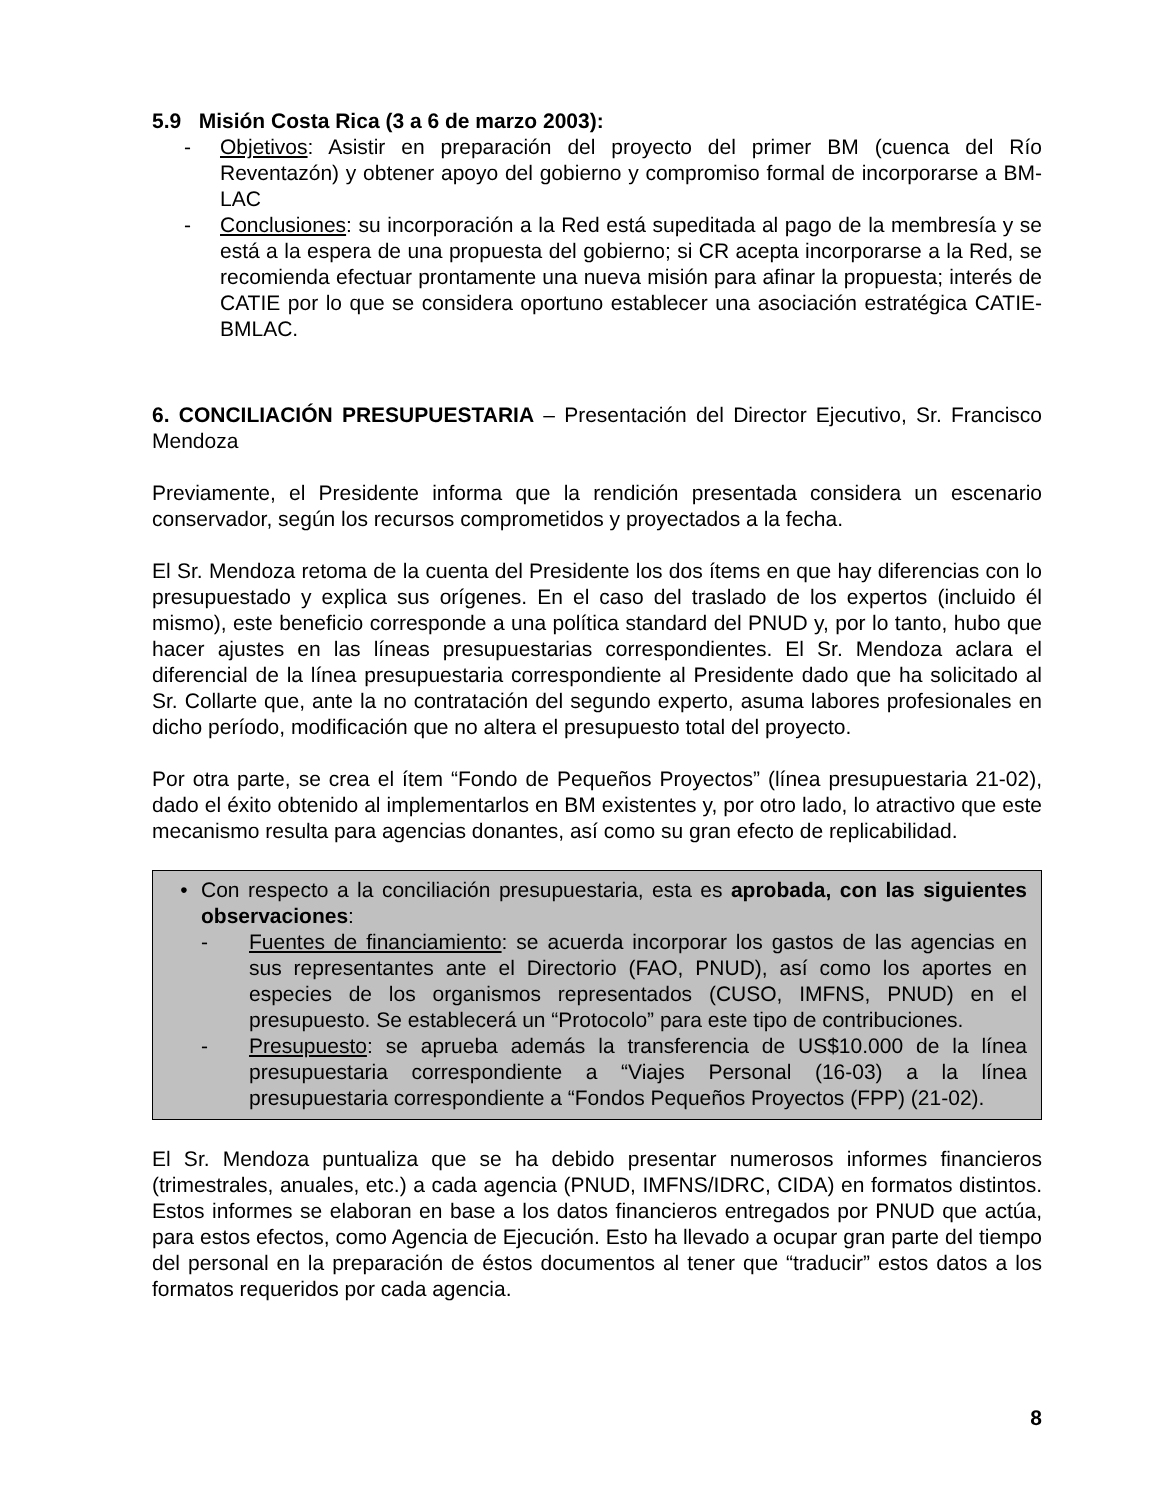5.9 Misión Costa Rica (3 a 6 de marzo 2003):
- Objetivos: Asistir en preparación del proyecto del primer BM (cuenca del Río Reventazón) y obtener apoyo del gobierno y compromiso formal de incorporarse a BM-LAC
- Conclusiones: su incorporación a la Red está supeditada al pago de la membresía y se está a la espera de una propuesta del gobierno; si CR acepta incorporarse a la Red, se recomienda efectuar prontamente una nueva misión para afinar la propuesta; interés de CATIE por lo que se considera oportuno establecer una asociación estratégica CATIE-BMLAC.
6. CONCILIACIÓN PRESUPUESTARIA – Presentación del Director Ejecutivo, Sr. Francisco Mendoza
Previamente, el Presidente informa que la rendición presentada considera un escenario conservador, según los recursos comprometidos y proyectados a la fecha.
El Sr. Mendoza retoma de la cuenta del Presidente los dos ítems en que hay diferencias con lo presupuestado y explica sus orígenes. En el caso del traslado de los expertos (incluido él mismo), este beneficio corresponde a una política standard del PNUD y, por lo tanto, hubo que hacer ajustes en las líneas presupuestarias correspondientes. El Sr. Mendoza aclara el diferencial de la línea presupuestaria correspondiente al Presidente dado que ha solicitado al Sr. Collarte que, ante la no contratación del segundo experto, asuma labores profesionales en dicho período, modificación que no altera el presupuesto total del proyecto.
Por otra parte, se crea el ítem “Fondo de Pequeños Proyectos” (línea presupuestaria 21-02), dado el éxito obtenido al implementarlos en BM existentes y, por otro lado, lo atractivo que este mecanismo resulta para agencias donantes, así como su gran efecto de replicabilidad.
• Con respecto a la conciliación presupuestaria, esta es aprobada, con las siguientes observaciones:
- Fuentes de financiamiento: se acuerda incorporar los gastos de las agencias en sus representantes ante el Directorio (FAO, PNUD), así como los aportes en especies de los organismos representados (CUSO, IMFNS, PNUD) en el presupuesto. Se establecerá un “Protocolo” para este tipo de contribuciones.
- Presupuesto: se aprueba además la transferencia de US$10.000 de la línea presupuestaria correspondiente a “Viajes Personal (16-03) a la línea presupuestaria correspondiente a “Fondos Pequeños Proyectos (FPP) (21-02).
El Sr. Mendoza puntualiza que se ha debido presentar numerosos informes financieros (trimestrales, anuales, etc.) a cada agencia (PNUD, IMFNS/IDRC, CIDA) en formatos distintos. Estos informes se elaboran en base a los datos financieros entregados por PNUD que actúa, para estos efectos, como Agencia de Ejecución. Esto ha llevado a ocupar gran parte del tiempo del personal en la preparación de éstos documentos al tener que “traducir” estos datos a los formatos requeridos por cada agencia.
8